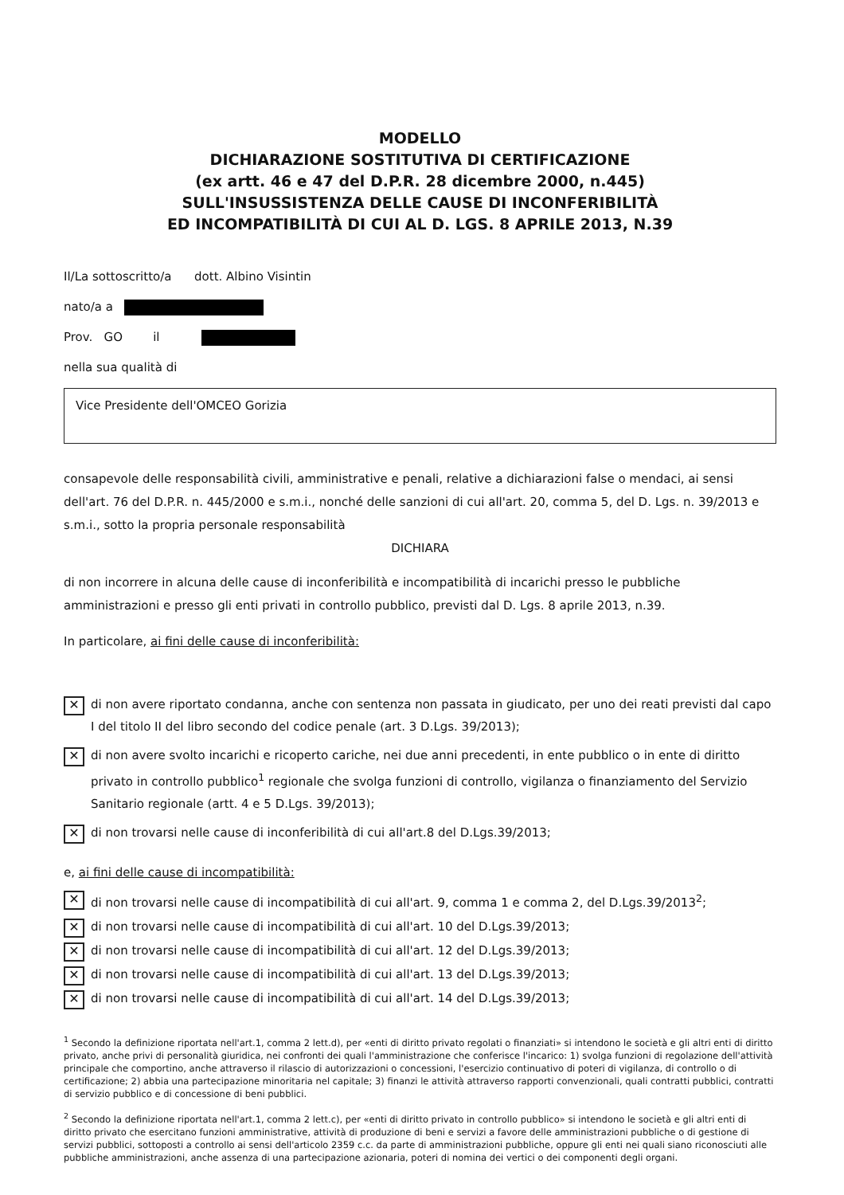MODELLO
DICHIARAZIONE SOSTITUTIVA DI CERTIFICAZIONE
(ex artt. 46 e 47 del D.P.R. 28 dicembre 2000, n.445)
SULL'INSUSSISTENZA DELLE CAUSE DI INCONFERIBILITÀ
ED INCOMPATIBILITÀ DI CUI AL D. LGS. 8 APRILE 2013, N.39
Il/La sottoscritto/a dott. Albino Visintin
nato/a a
Prov. GO il
nella sua qualità di
Vice Presidente dell'OMCEO Gorizia
consapevole delle responsabilità civili, amministrative e penali, relative a dichiarazioni false o mendaci, ai sensi dell'art. 76 del D.P.R. n. 445/2000 e s.m.i., nonché delle sanzioni di cui all'art. 20, comma 5, del D. Lgs. n. 39/2013 e s.m.i., sotto la propria personale responsabilità
DICHIARA
di non incorrere in alcuna delle cause di inconferibilità e incompatibilità di incarichi presso le pubbliche amministrazioni e presso gli enti privati in controllo pubblico, previsti dal D. Lgs. 8 aprile 2013, n.39.
In particolare, ai fini delle cause di inconferibilità:
✕ di non avere riportato condanna, anche con sentenza non passata in giudicato, per uno dei reati previsti dal capo I del titolo II del libro secondo del codice penale (art. 3 D.Lgs. 39/2013);
✕ di non avere svolto incarichi e ricoperto cariche, nei due anni precedenti, in ente pubblico o in ente di diritto privato in controllo pubblico<sup>1</sup> regionale che svolga funzioni di controllo, vigilanza o finanziamento del Servizio Sanitario regionale (artt. 4 e 5 D.Lgs. 39/2013);
✕ di non trovarsi nelle cause di inconferibilità di cui all'art.8 del D.Lgs.39/2013;
e, ai fini delle cause di incompatibilità:
✕ di non trovarsi nelle cause di incompatibilità di cui all'art. 9, comma 1 e comma 2, del D.Lgs.39/2013<sup>2</sup>;
✕ di non trovarsi nelle cause di incompatibilità di cui all'art. 10 del D.Lgs.39/2013;
✕ di non trovarsi nelle cause di incompatibilità di cui all'art. 12 del D.Lgs.39/2013;
✕ di non trovarsi nelle cause di incompatibilità di cui all'art. 13 del D.Lgs.39/2013;
✕ di non trovarsi nelle cause di incompatibilità di cui all'art. 14 del D.Lgs.39/2013;
<sup>1</sup> Secondo la definizione riportata nell'art.1, comma 2 lett.d), per «enti di diritto privato regolati o finanziati» si intendono le società e gli altri enti di diritto privato, anche privi di personalità giuridica, nei confronti dei quali l'amministrazione che conferisce l'incarico: 1) svolga funzioni di regolazione dell'attività principale che comportino, anche attraverso il rilascio di autorizzazioni o concessioni, l'esercizio continuativo di poteri di vigilanza, di controllo o di certificazione; 2) abbia una partecipazione minoritaria nel capitale; 3) finanzi le attività attraverso rapporti convenzionali, quali contratti pubblici, contratti di servizio pubblico e di concessione di beni pubblici.
<sup>2</sup> Secondo la definizione riportata nell'art.1, comma 2 lett.c), per «enti di diritto privato in controllo pubblico» si intendono le società e gli altri enti di diritto privato che esercitano funzioni amministrative, attività di produzione di beni e servizi a favore delle amministrazioni pubbliche o di gestione di servizi pubblici, sottoposti a controllo ai sensi dell'articolo 2359 c.c. da parte di amministrazioni pubbliche, oppure gli enti nei quali siano riconosciuti alle pubbliche amministrazioni, anche assenza di una partecipazione azionaria, poteri di nomina dei vertici o dei componenti degli organi.